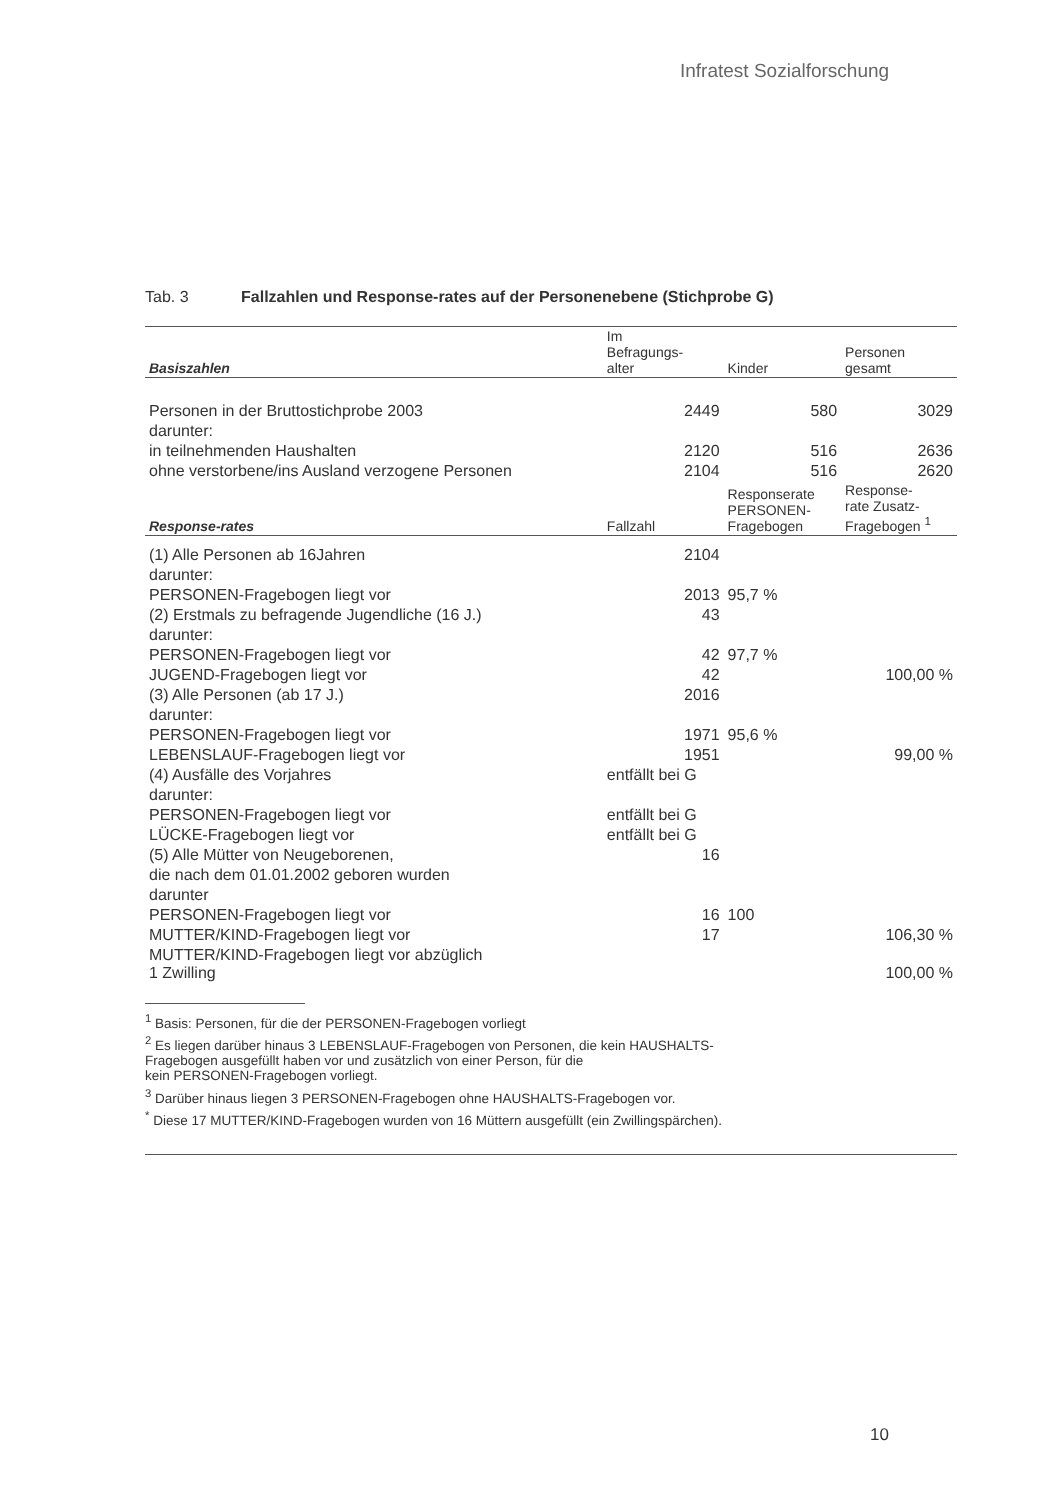Infratest Sozialforschung
Tab. 3 Fallzahlen und Response-rates auf der Personenebene (Stichprobe G)
| Basiszahlen | Im Befragungs- alter | Kinder | Personen gesamt |
| --- | --- | --- | --- |
| Personen in der Bruttostichprobe 2003 | 2449 | 580 | 3029 |
| darunter: | | | |
| in teilnehmenden Haushalten | 2120 | 516 | 2636 |
| ohne verstorbene/ins Ausland verzogene Personen | 2104 | 516 | 2620 |
| Response-rates | Fallzahl | Responserate PERSONEN- Fragebogen | Response- rate Zusatz- Fragebogen <sup>1</sup> |
| (1) Alle Personen ab 16Jahren | 2104 | | |
| darunter: | | | |
| PERSONEN-Fragebogen liegt vor | 2013 | 95,7 % | |
| (2) Erstmals zu befragende Jugendliche (16 J.) | 43 | | |
| darunter: | | | |
| PERSONEN-Fragebogen liegt vor | 42 | 97,7 % | |
| JUGEND-Fragebogen liegt vor | 42 | | 100,00 % |
| (3) Alle Personen (ab 17 J.) | 2016 | | |
| darunter: | | | |
| PERSONEN-Fragebogen liegt vor | 1971 | 95,6 % | |
| LEBENSLAUF-Fragebogen liegt vor | 1951 | | 99,00 % |
| (4) Ausfälle des Vorjahres | entfällt bei G | | |
| darunter: | | | |
| PERSONEN-Fragebogen liegt vor | entfällt bei G | | |
| LÜCKE-Fragebogen liegt vor | entfällt bei G | | |
| (5) Alle Mütter von Neugeborenen, | 16 | | |
| die nach dem 01.01.2002 geboren wurden | | | |
| darunter | | | |
| PERSONEN-Fragebogen liegt vor | 16 | 100 | |
| MUTTER/KIND-Fragebogen liegt vor | 17 | | 106,30 % |
| MUTTER/KIND-Fragebogen liegt vor abzüglich 1 Zwilling | | | 100,00 % |
<sup>1</sup> Basis: Personen, für die der PERSONEN-Fragebogen vorliegt
<sup>2</sup> Es liegen darüber hinaus 3 LEBENSLAUF-Fragebogen von Personen, die kein HAUSHALTS-
Fragebogen ausgefüllt haben vor und zusätzlich von einer Person, für die
kein PERSONEN-Fragebogen vorliegt.
<sup>3</sup> Darüber hinaus liegen 3 PERSONEN-Fragebogen ohne HAUSHALTS-Fragebogen vor.
<sup>*</sup> Diese 17 MUTTER/KIND-Fragebogen wurden von 16 Müttern ausgefüllt (ein Zwillingspärchen).
10